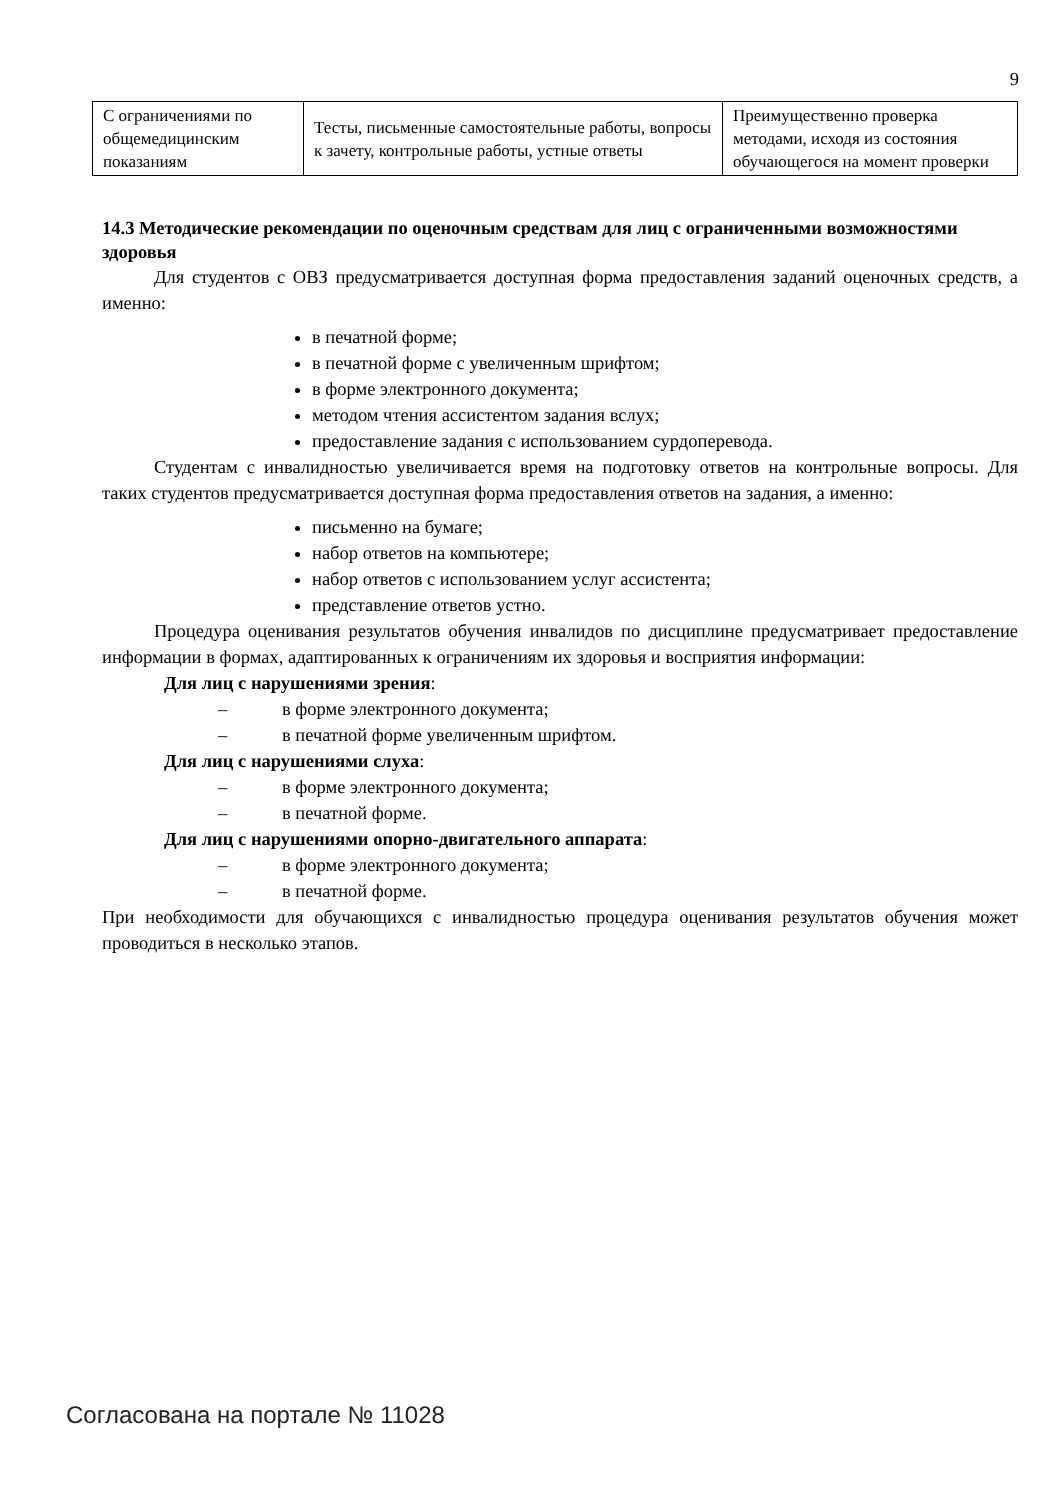9
| С ограничениями по общемедицинским показаниям | Тесты, письменные самостоятельные работы, вопросы к зачету, контрольные работы, устные ответы | Преимущественно проверка методами, исходя из состояния обучающегося на момент проверки |
14.3 Методические рекомендации по оценочным средствам для лиц с ограниченными возможностями здоровья
Для студентов с ОВЗ предусматривается доступная форма предоставления заданий оценочных средств, а именно:
в печатной форме;
в печатной форме с увеличенным шрифтом;
в форме электронного документа;
методом чтения ассистентом задания вслух;
предоставление задания с использованием сурдоперевода.
Студентам с инвалидностью увеличивается время на подготовку ответов на контрольные вопросы. Для таких студентов предусматривается доступная форма предоставления ответов на задания, а именно:
письменно на бумаге;
набор ответов на компьютере;
набор ответов с использованием услуг ассистента;
представление ответов устно.
Процедура оценивания результатов обучения инвалидов по дисциплине предусматривает предоставление информации в формах, адаптированных к ограничениям их здоровья и восприятия информации:
Для лиц с нарушениями зрения:
– в форме электронного документа;
– в печатной форме увеличенным шрифтом.
Для лиц с нарушениями слуха:
– в форме электронного документа;
– в печатной форме.
Для лиц с нарушениями опорно-двигательного аппарата:
– в форме электронного документа;
– в печатной форме.
При необходимости для обучающихся с инвалидностью процедура оценивания результатов обучения может проводиться в несколько этапов.
Согласована на портале № 11028